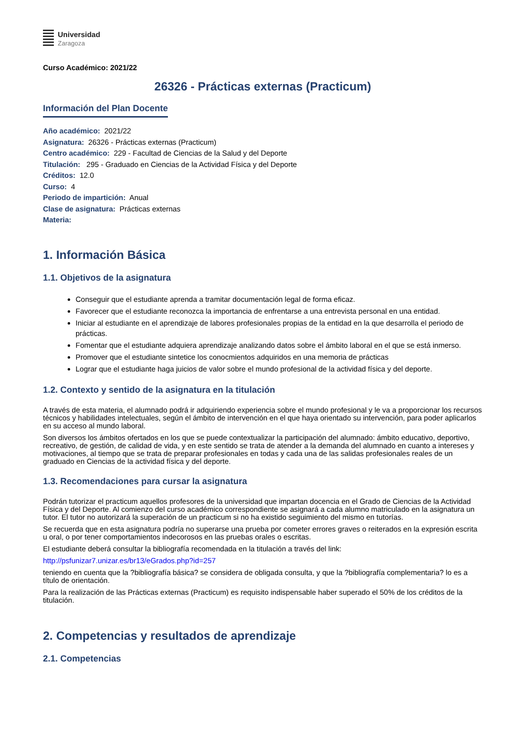Universidad
Zaragoza
Curso Académico: 2021/22
26326 - Prácticas externas (Practicum)
Información del Plan Docente
Año académico: 2021/22
Asignatura: 26326 - Prácticas externas (Practicum)
Centro académico: 229 - Facultad de Ciencias de la Salud y del Deporte
Titulación: 295 - Graduado en Ciencias de la Actividad Física y del Deporte
Créditos: 12.0
Curso: 4
Periodo de impartición: Anual
Clase de asignatura: Prácticas externas
Materia:
1. Información Básica
1.1. Objetivos de la asignatura
Conseguir que el estudiante aprenda a tramitar documentación legal de forma eficaz.
Favorecer que el estudiante reconozca la importancia de enfrentarse a una entrevista personal en una entidad.
Iniciar al estudiante en el aprendizaje de labores profesionales propias de la entidad en la que desarrolla el periodo de prácticas.
Fomentar que el estudiante adquiera aprendizaje analizando datos sobre el ámbito laboral en el que se está inmerso.
Promover que el estudiante sintetice los conocmientos adquiridos en una memoria de prácticas
Lograr que el estudiante haga juicios de valor sobre el mundo profesional de la actividad física y del deporte.
1.2. Contexto y sentido de la asignatura en la titulación
A través de esta materia, el alumnado podrá ir adquiriendo experiencia sobre el mundo profesional y le va a proporcionar los recursos técnicos y habilidades intelectuales, según el ámbito de intervención en el que haya orientado su intervención, para poder aplicarlos en su acceso al mundo laboral.
Son diversos los ámbitos ofertados en los que se puede contextualizar la participación del alumnado: ámbito educativo, deportivo, recreativo, de gestión, de calidad de vida, y en este sentido se trata de atender a la demanda del alumnado en cuanto a intereses y motivaciones, al tiempo que se trata de preparar profesionales en todas y cada una de las salidas profesionales reales de un graduado en Ciencias de la actividad física y del deporte.
1.3. Recomendaciones para cursar la asignatura
Podrán tutorizar el practicum aquellos profesores de la universidad que impartan docencia en el Grado de Ciencias de la Actividad Física y del Deporte. Al comienzo del curso académico correspondiente se asignará a cada alumno matriculado en la asignatura un tutor. El tutor no autorizará la superación de un practicum si no ha existido seguimiento del mismo en tutorías.
Se recuerda que en esta asignatura podría no superarse una prueba por cometer errores graves o reiterados en la expresión escrita u oral, o por tener comportamientos indecorosos en las pruebas orales o escritas.
El estudiante deberá consultar la bibliografía recomendada en la titulación a través del link:
http://psfunizar7.unizar.es/br13/eGrados.php?id=257
teniendo en cuenta que la ?bibliografía básica? se considera de obligada consulta, y que la ?bibliografía complementaria? lo es a título de orientación.
Para la realización de las Prácticas externas (Practicum) es requisito indispensable haber superado el 50% de los créditos de la titulación.
2. Competencias y resultados de aprendizaje
2.1. Competencias